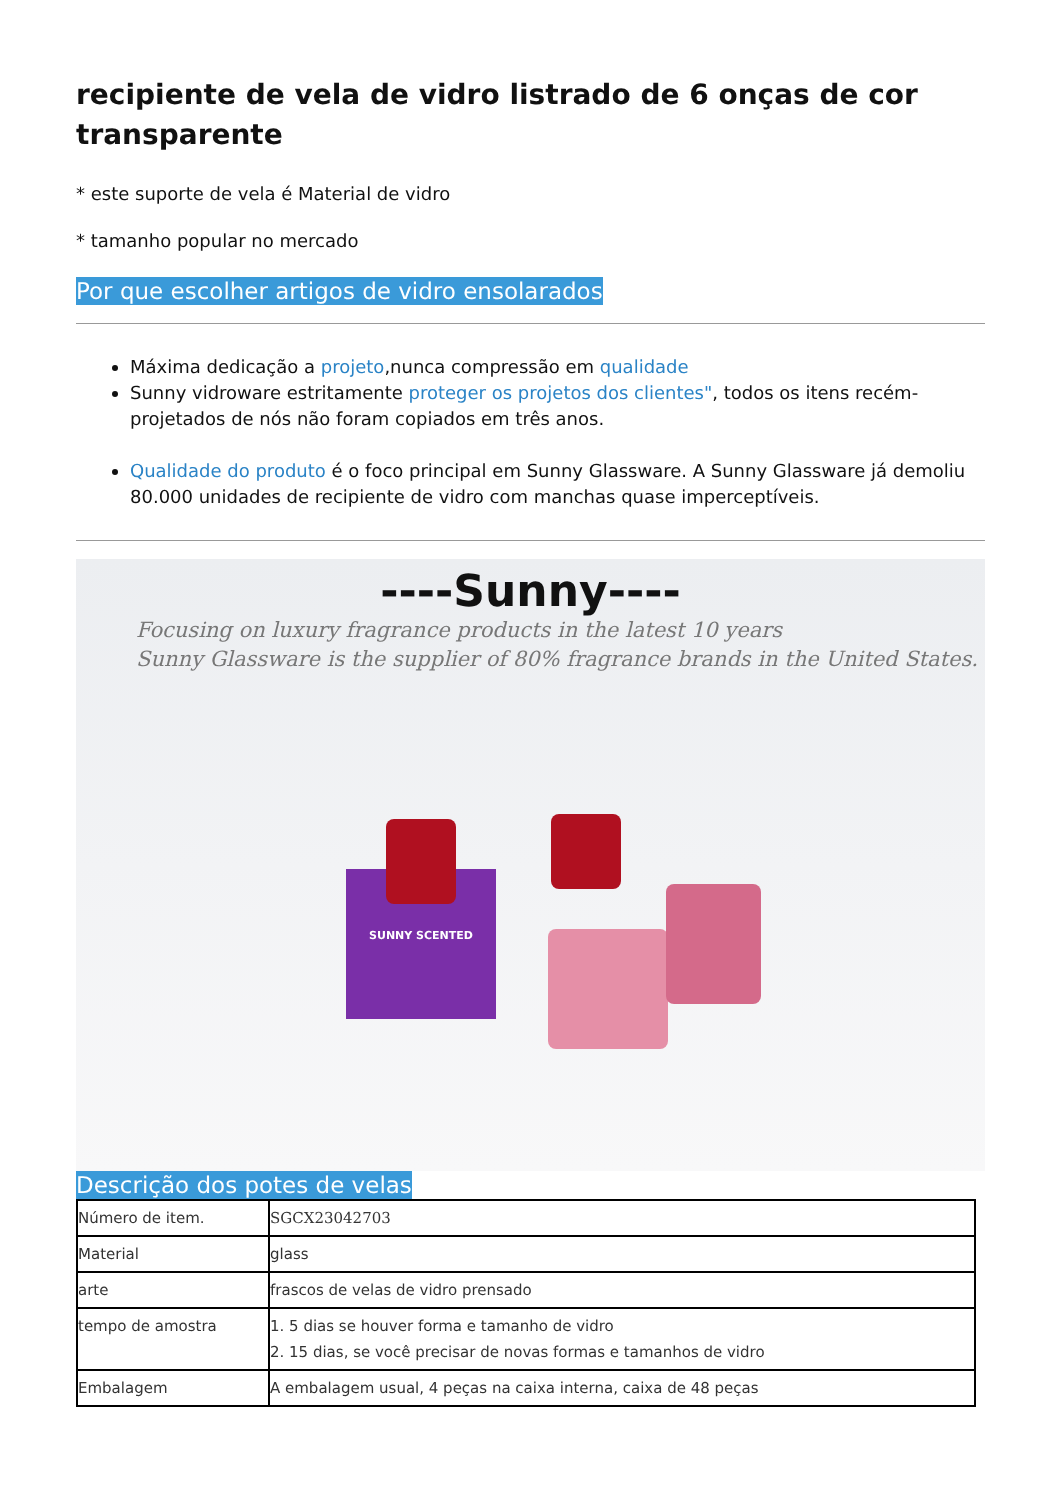recipiente de vela de vidro listrado de 6 onças de cor transparente
* este suporte de vela é Material de vidro
* tamanho popular no mercado
Por que escolher artigos de vidro ensolarados
Máxima dedicação a projeto,nunca compressão em qualidade
Sunny vidroware estritamente proteger os projetos dos clientes", todos os itens recém-projetados de nós não foram copiados em três anos.
Qualidade do produto é o foco principal em Sunny Glassware. A Sunny Glassware já demoliu 80.000 unidades de recipiente de vidro com manchas quase imperceptíveis.
----Sunny----
Focusing on luxury fragrance products in the latest 10 years
Sunny Glassware is the supplier of 80% fragrance brands in the United States.
SUNNY SCENTED
Descrição dos potes de velas
| Número de item. | SGCX23042703 |
| Material | glass |
| arte | frascos de velas de vidro prensado |
| tempo de amostra | 1. 5 dias se houver forma e tamanho de vidro 2. 15 dias, se você precisar de novas formas e tamanhos de vidro |
| Embalagem | A embalagem usual, 4 peças na caixa interna, caixa de 48 peças |